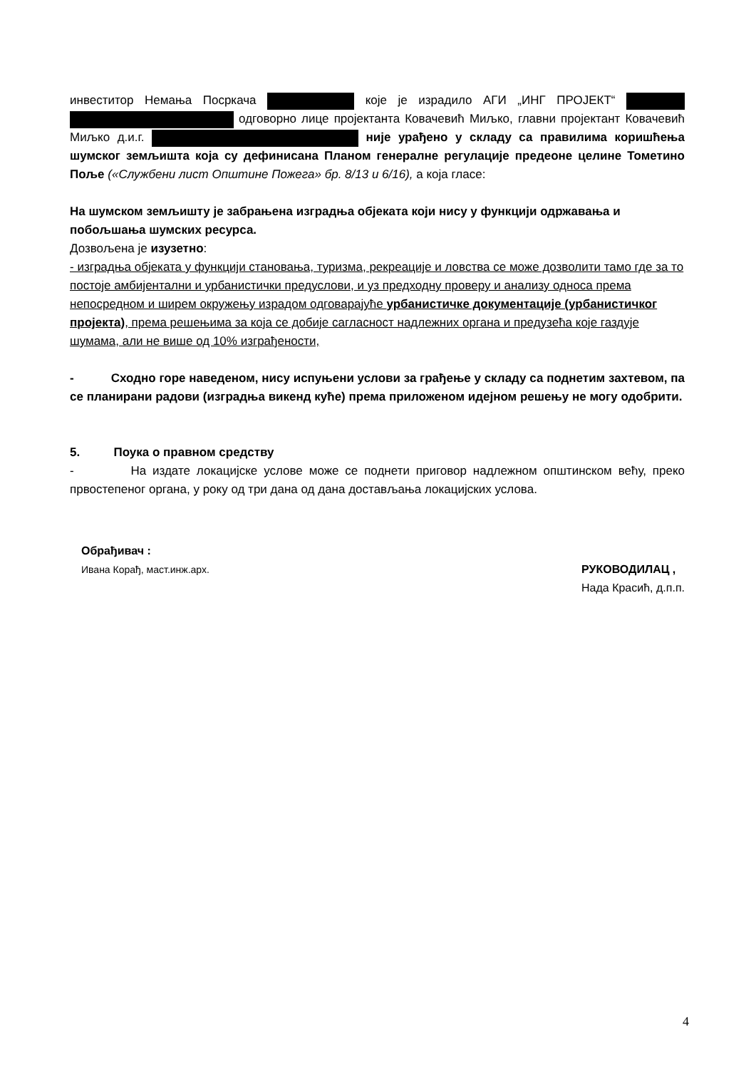инвеститор Немања Посркача које је израдило АГИ „ИНГ ПРОЈЕКТ“ одговорно лице пројектанта Ковачевић Миљко, главни пројектант Ковачевић Миљко д.и.г. није урађено у складу са правилима коришћења шумског земљишта која су дефинисана Планом генералне регулације предеоне целине Тометино Поље («Службени лист Општине Пожега» бр. 8/13 и 6/16), а која гласе:
На шумском земљишту је забрањена изградња објеката који нису у функцији одржавања и побољшања шумских ресурса.
Дозвољена је изузетно:
- изградња објеката у функцији становања, туризма, рекреације и ловства се може дозволити тамо где за то постоје амбијентални и урбанистички предуслови, и уз предходну проверу и анализу односа према непосредном и ширем окружењу израдом одговарајуће урбанистичке документације (урбанистичког пројекта), према решењима за која се добије сагласност надлежних органа и предузећа које газдује шумама, али не више од 10% изграђености,
- Сходно горе наведеном, нису испуњени услови за грађење у складу са поднетим захтевом, па се планирани радови (изградња викенд куће) према приложеном идејном решењу не могу одобрити.
5. Поука о правном средству
- На издате локацијске услове може се поднети приговор надлежном општинском већу, преко првостепеног органа, у року од три дана од дана достављања локацијских услова.
Обрађивач :
Ивана Корађ, маст.инж.арх.
РУКОВОДИЛАЦ ,
Нада Красић, д.п.п.
4